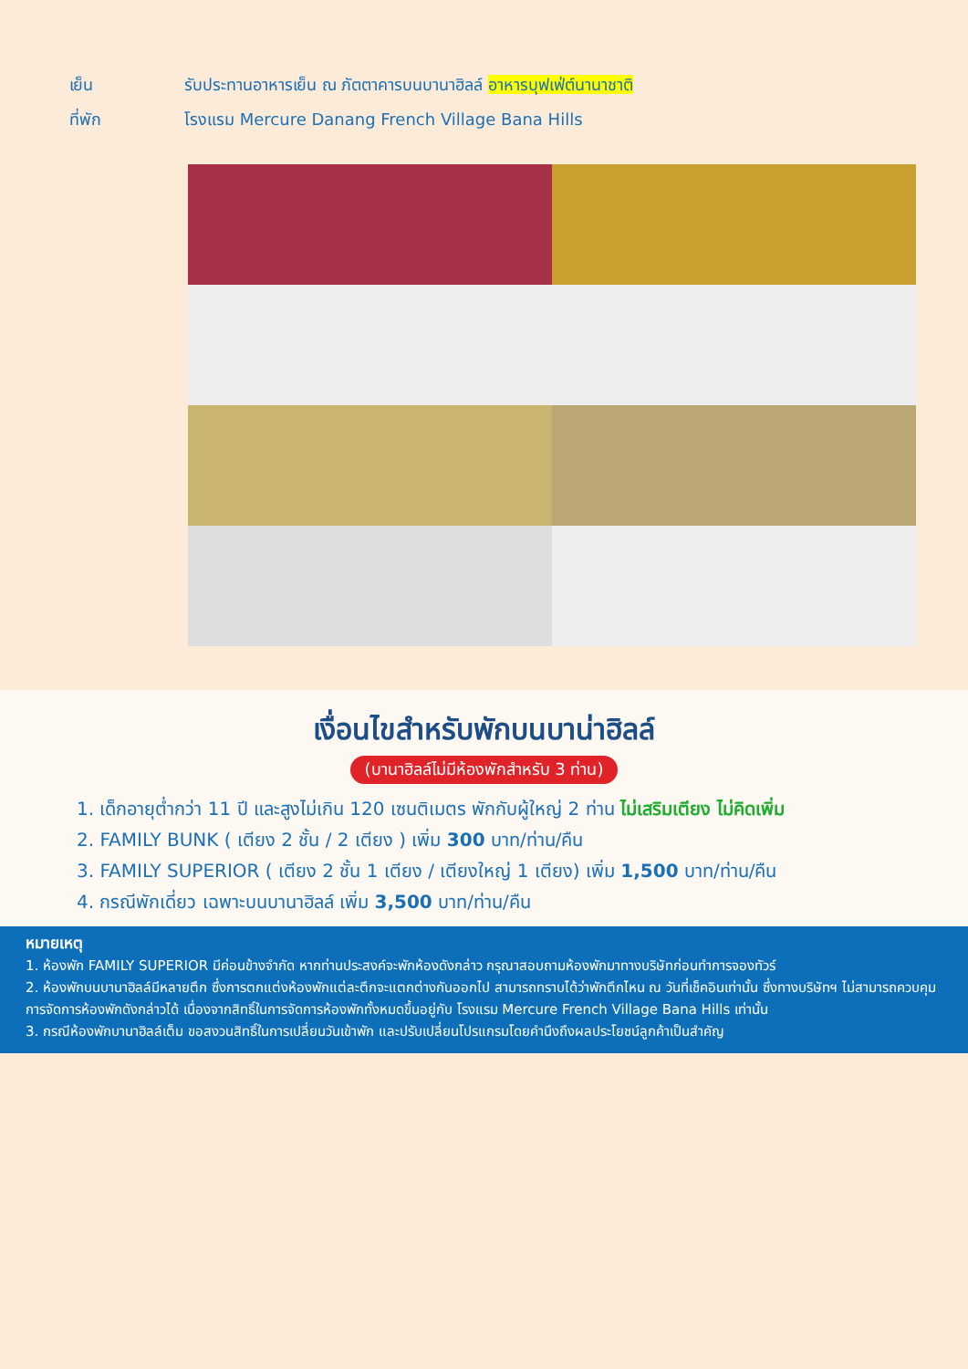เย็น รับประทานอาหารเย็น ณ ภัตตาคารบนบานาฮิลล์ อาหารบุฟเฟ่ต์นานาชาติ
ที่พัก โรงแรม Mercure Danang French Village Bana Hills
เงื่อนไขสำหรับพักบนบาน่าฮิลล์
(บานาฮิลล์ไม่มีห้องพักสำหรับ 3 ท่าน)
1. เด็กอายุต่ำกว่า 11 ปี และสูงไม่เกิน 120 เซนติเมตร พักกับผู้ใหญ่ 2 ท่าน ไม่เสริมเตียง ไม่คิดเพิ่ม
2. FAMILY BUNK ( เตียง 2 ชั้น / 2 เตียง ) เพิ่ม 300 บาท/ท่าน/คืน
3. FAMILY SUPERIOR ( เตียง 2 ชั้น 1 เตียง / เตียงใหญ่ 1 เตียง) เพิ่ม 1,500 บาท/ท่าน/คืน
4. กรณีพักเดี่ยว เฉพาะบนบานาฮิลล์ เพิ่ม 3,500 บาท/ท่าน/คืน
หมายเหตุ
1. ห้องพัก FAMILY SUPERIOR มีค่อนข้างจำกัด หากท่านประสงค์จะพักห้องดังกล่าว กรุณาสอบถามห้องพักมาทางบริษัทก่อนทำการจองทัวร์
2. ห้องพักบนบานาฮิลล์มีหลายตึก ซึ่งการตกแต่งห้องพักแต่ละตึกจะแตกต่างกันออกไป สามารถทราบได้ว่าพักตึกไหน ณ วันที่เช็คอินเท่านั้น ซึ่งทางบริษัทฯ ไม่สามารถควบคุม การจัดการห้องพักดังกล่าวได้ เนื่องจากสิทธิ์ในการจัดการห้องพักทั้งหมดขึ้นอยู่กับ โรงแรม Mercure French Village Bana Hills เท่านั้น
3. กรณีห้องพักบานาฮิลล์เต็ม ขอสงวนสิทธิ์ในการเปลี่ยนวันเข้าพัก และปรับเปลี่ยนโปรแกรมโดยคำนึงถึงผลประโยชน์ลูกค้าเป็นสำคัญ